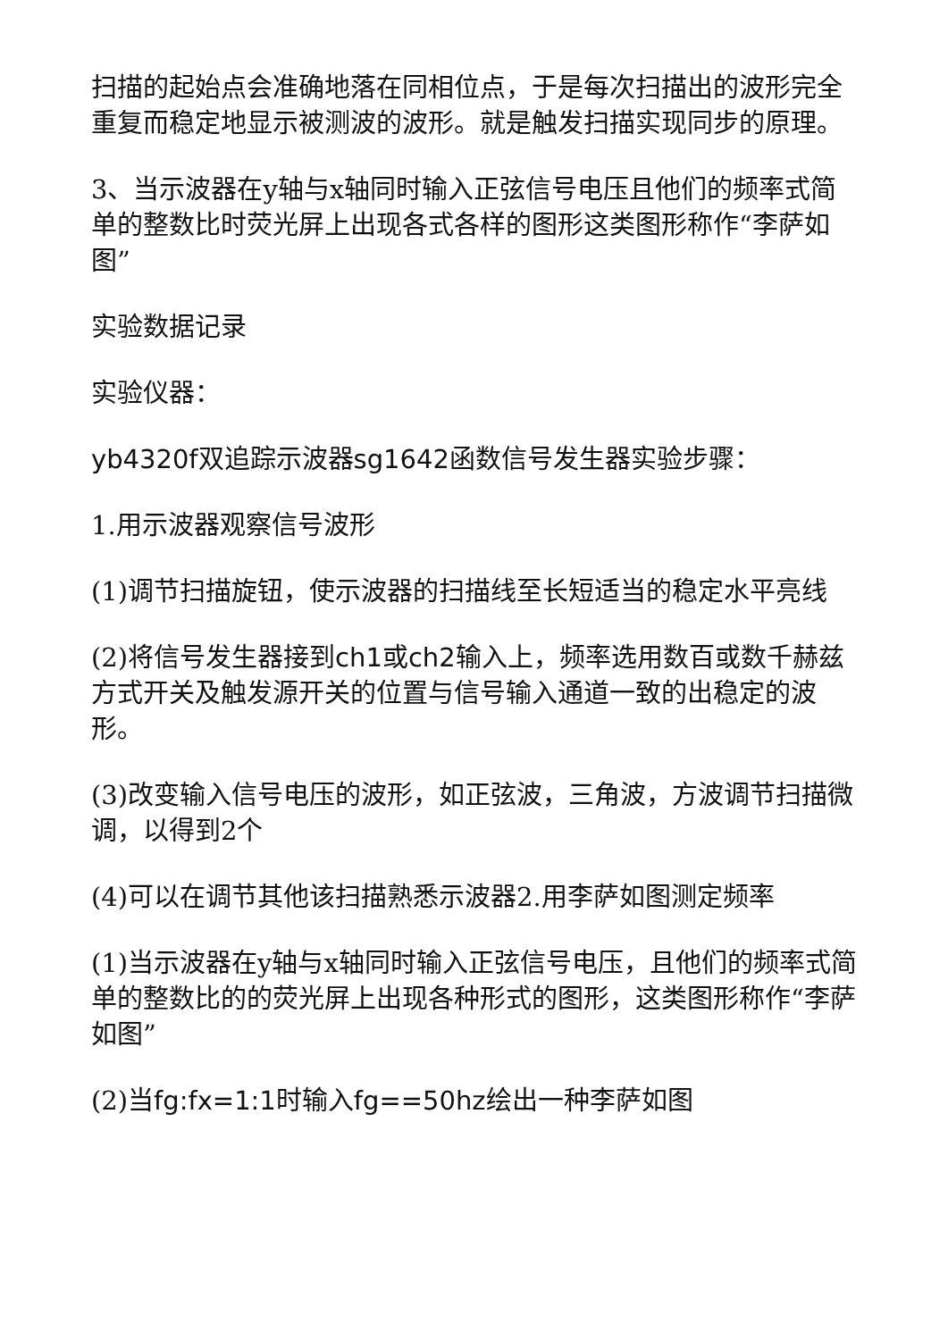扫描的起始点会准确地落在同相位点，于是每次扫描出的波形完全重复而稳定地显示被测波的波形。就是触发扫描实现同步的原理。
3、当示波器在y轴与x轴同时输入正弦信号电压且他们的频率式简单的整数比时荧光屏上出现各式各样的图形这类图形称作“李萨如图”
实验数据记录
实验仪器：
yb4320f双追踪示波器sg1642函数信号发生器实验步骤：
1.用示波器观察信号波形
(1)调节扫描旋钮，使示波器的扫描线至长短适当的稳定水平亮线
(2)将信号发生器接到ch1或ch2输入上，频率选用数百或数千赫兹方式开关及触发源开关的位置与信号输入通道一致的出稳定的波形。
(3)改变输入信号电压的波形，如正弦波，三角波，方波调节扫描微调，以得到2个
(4)可以在调节其他该扫描熟悉示波器2.用李萨如图测定频率
(1)当示波器在y轴与x轴同时输入正弦信号电压，且他们的频率式简单的整数比的的荧光屏上出现各种形式的图形，这类图形称作“李萨如图”
(2)当fg:fx=1:1时输入fg==50hz绘出一种李萨如图